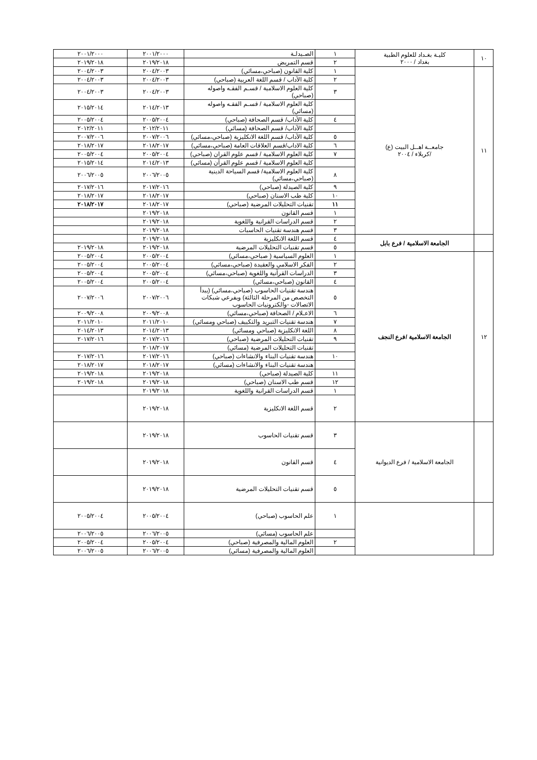| ١٠ | كليـة بغـداد للعلوم الطبية بغداد / ٢٠٠٠ | ١ | الصـيدلـة | ٢٠٠١/٢٠٠٠ | ٢٠٠١/٢٠٠٠ |
| | | ٢ | قسم التمريض | ٢٠١٩/٢٠١٨ | ٢٠١٩/٢٠١٨ |
| ١١ | جامعــة اهــل البيت (ع) /كربلاء / ٢٠٠٤ | ١ | كلية القانون (صباحي،مسائي) | ٢٠٠٤/٢٠٠٣ | ٢٠٠٤/٢٠٠٣ |
| | | ٢ | كلية الآداب / قسم اللغة العربية (صباحي) | ٢٠٠٤/٢٠٠٣ | ٢٠٠٤/٢٠٠٣ |
| | | ٣ | كلية العلوم الاسلامية / قسـم الفقـه واصوله (صباحي) | ٢٠٠٤/٢٠٠٣ | ٢٠٠٤/٢٠٠٣ |
| | | | كلية العلوم الاسلامية / قسـم الفقـه واصوله (مسائي) | ٢٠١٤/٢٠١٣ | ٢٠١٥/٢٠١٤ |
| | | ٤ | كلية الآداب/ قسم الصحافة (صباحي) | ٢٠٠٥/٢٠٠٤ | ٢٠٠٥/٢٠٠٤ |
| | | | كلية الآداب/ قسم الصحافة (مسائي) | ٢٠١٢/٢٠١١ | ٢٠١٢/٢٠١١ |
| | | ٥ | كلية الآداب/ قسم اللغة الانكليزية (صباحي،مسائي) | ٢٠٠٧/٢٠٠٦ | ٢٠٠٧/٢٠٠٦ |
| | | ٦ | كلية الاداب/قسم العلاقات العامة (صباحي،مسائي) | ٢٠١٨/٢٠١٧ | ٢٠١٨/٢٠١٧ |
| | | ٧ | كلية العلوم الاسلامية / قسم علوم القران (صباحي) | ٢٠٠٥/٢٠٠٤ | ٢٠٠٥/٢٠٠٤ |
| | | | كلية العلوم الاسلامية / قسم علوم القرآن (مسائي) | ٢٠١٤/٢٠١٣ | ٢٠١٥/٢٠١٤ |
| | | ٨ | كلية العلوم الاسلامية/ قسم السياحة الدينية (صباحي،مسائي) | ٢٠٠٦/٢٠٠٥ | ٢٠٠٦/٢٠٠٥ |
| | | ٩ | كلية الصيدلة (صباحي) | ٢٠١٧/٢٠١٦ | ٢٠١٧/٢٠١٦ |
| | | ١٠ | كلية طب الاسنان (صباحي) | ٢٠١٨/٢٠١٧ | ٢٠١٨/٢٠١٧ |
| | | ١١ | تقنيات التحليلات المرضية (صباحي) | ٢٠١٨/٢٠١٧ | ٢٠١٨/٢٠١٧ |
| | | ١ | قسم القانون | ٢٠١٩/٢٠١٨ | |
| | | ٢ | قسم الدراسات القرانية واللغوية | ٢٠١٩/٢٠١٨ | |
| | | ٣ | قسم هندسة تقنيات الحاسبات | ٢٠١٩/٢٠١٨ | |
| | الجامعة الاسلامية / فرع بابل | ٤ | قسم اللغة الانكليزية | ٢٠١٩/٢٠١٨ | |
| | | ٥ | قسم تقنيات التحليلات المرضية | ٢٠١٩/٢٠١٨ | ٢٠١٩/٢٠١٨ |
| ١٢ | الجامعة الاسلامية /فرع النجف | ١ | العلوم السياسية ( صباحي،مسائي) | ٢٠٠٥/٢٠٠٤ | ٢٠٠٥/٢٠٠٤ |
| | | ٢ | الفكر الاسلامي والعقيدة (صباحي،مسائي) | ٢٠٠٥/٢٠٠٤ | ٢٠٠٥/٢٠٠٤ |
| | | ٣ | الدراسات القرآنية واللغوية (صباحي،مسائي) | ٢٠٠٥/٢٠٠٤ | ٢٠٠٥/٢٠٠٤ |
| | | ٤ | القانون (صباحي،مسائي) | ٢٠٠٥/٢٠٠٤ | ٢٠٠٥/٢٠٠٤ |
| | | ٥ | هندسة تقنيات الحاسوب (صباحي،مسائي) (يبدأ التخصص من المرحلة الثالثة) وبفرعي شبكات الاتصالات -والكترونيات الحاسوب | ٢٠٠٧/٢٠٠٦ | ٢٠٠٧/٢٠٠٦ |
| | | ٦ | الاعـلام / الصحافة (صباحي،مسائي) | ٢٠٠٩/٢٠٠٨ | ٢٠٠٩/٢٠٠٨ |
| | | ٧ | هندسة تقنيات التبريد والتكييف (صباحي ومسائي) | ٢٠١١/٢٠١٠ | ٢٠١١/٢٠١٠ |
| | | ٨ | اللغة الانكليزية (صباحي ومسائي) | ٢٠١٤/٢٠١٣ | ٢٠١٤/٢٠١٣ |
| | | ٩ | تقنيات التحليلات المرضية (صباحي) | ٢٠١٧/٢٠١٦ | ٢٠١٧/٢٠١٦ |
| | | | تقنيات التحليلات المرضية (مسائي) | ٢٠١٨/٢٠١٧ | |
| | | ١٠ | هندسة تقنيات البناء والانشاءات (صباحي) | ٢٠١٧/٢٠١٦ | ٢٠١٧/٢٠١٦ |
| | | | هندسة تقنيات البناء والانشاءات (مسائي) | ٢٠١٨/٢٠١٧ | ٢٠١٨/٢٠١٧ |
| | | ١١ | كلية الصيدلة (صباحي) | ٢٠١٩/٢٠١٨ | ٢٠١٩/٢٠١٨ |
| | | ١٢ | قسم طب الاسنان (صباحي) | ٢٠١٩/٢٠١٨ | ٢٠١٩/٢٠١٨ |
| | | ١ | قسم الدراسات القرانية واللغوية | ٢٠١٩/٢٠١٨ | |
| | | ٢ | قسم اللغة الانكليزية | ٢٠١٩/٢٠١٨ | |
| | الجامعة الاسلامية / فرع الديوانية | ٣ | قسم تقنيات الحاسوب | ٢٠١٩/٢٠١٨ | |
| | | ٤ | قسم القانون | ٢٠١٩/٢٠١٨ | |
| | | ٥ | قسم تقنيات التحليلات المرضية | ٢٠١٩/٢٠١٨ | |
| | | ١ | علم الحاسوب (صباحي) | ٢٠٠٥/٢٠٠٤ | ٢٠٠٥/٢٠٠٤ |
| | | | علم الحاسوب (مسائي) | ٢٠٠٦/٢٠٠٥ | ٢٠٠٦/٢٠٠٥ |
| | | ٢ | العلوم المالية والمصرفية (صباحي) | ٢٠٠٥/٢٠٠٤ | ٢٠٠٥/٢٠٠٤ |
| | | | العلوم المالية والمصرفية (مسائي) | ٢٠٠٦/٢٠٠٥ | ٢٠٠٦/٢٠٠٥ |